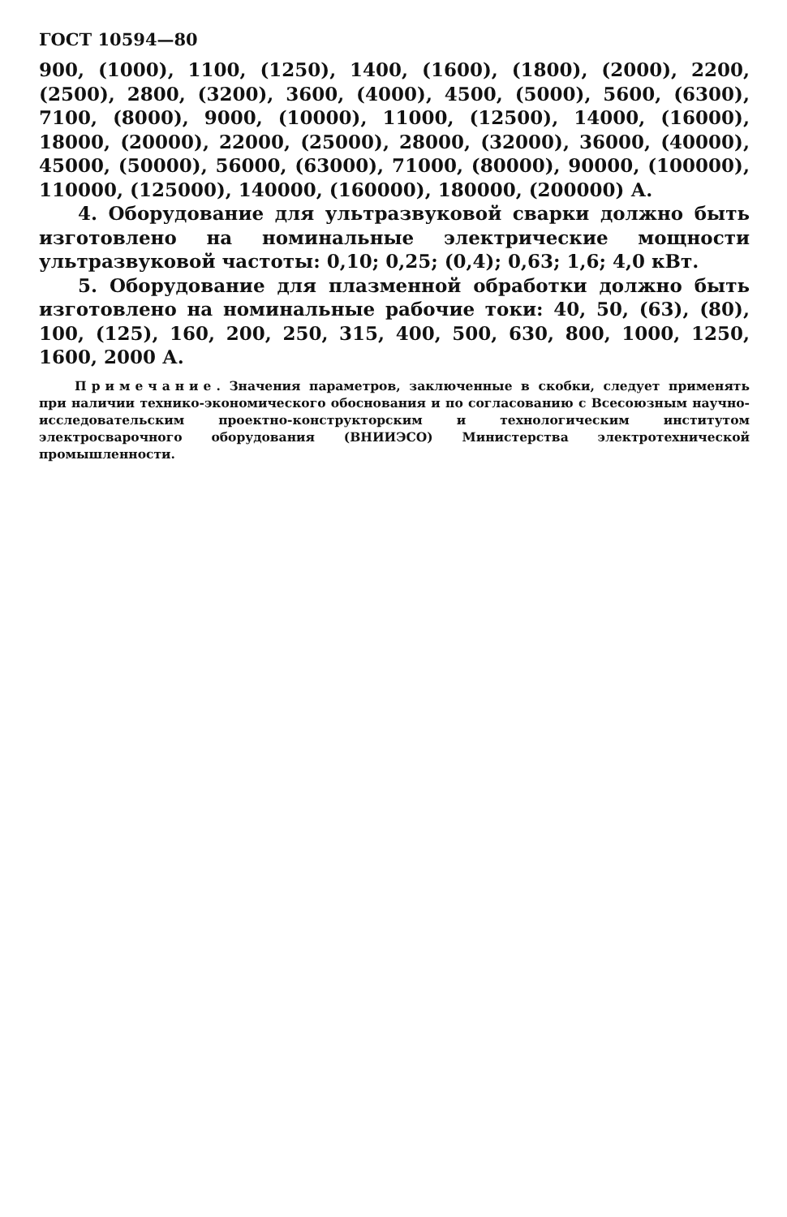ГОСТ 10594—80
900, (1000), 1100, (1250), 1400, (1600), (1800), (2000), 2200, (2500), 2800, (3200), 3600, (4000), 4500, (5000), 5600, (6300), 7100, (8000), 9000, (10000), 11000, (12500), 14000, (16000), 18000, (20000), 22000, (25000), 28000, (32000), 36000, (40000), 45000, (50000), 56000, (63000), 71000, (80000), 90000, (100000), 110000, (125000), 140000, (160000), 180000, (200000) А.
4. Оборудование для ультразвуковой сварки должно быть изготовлено на номинальные электрические мощности ультразвуковой частоты: 0,10; 0,25; (0,4); 0,63; 1,6; 4,0 кВт.
5. Оборудование для плазменной обработки должно быть изготовлено на номинальные рабочие токи: 40, 50, (63), (80), 100, (125), 160, 200, 250, 315, 400, 500, 630, 800, 1000, 1250, 1600, 2000 А.
Примечание. Значения параметров, заключенные в скобки, следует применять при наличии технико-экономического обоснования и по согласованию с Всесоюзным научно-исследовательским проектно-конструкторским и технологическим институтом электросварочного оборудования (ВНИИЭСО) Министерства электротехнической промышленности.